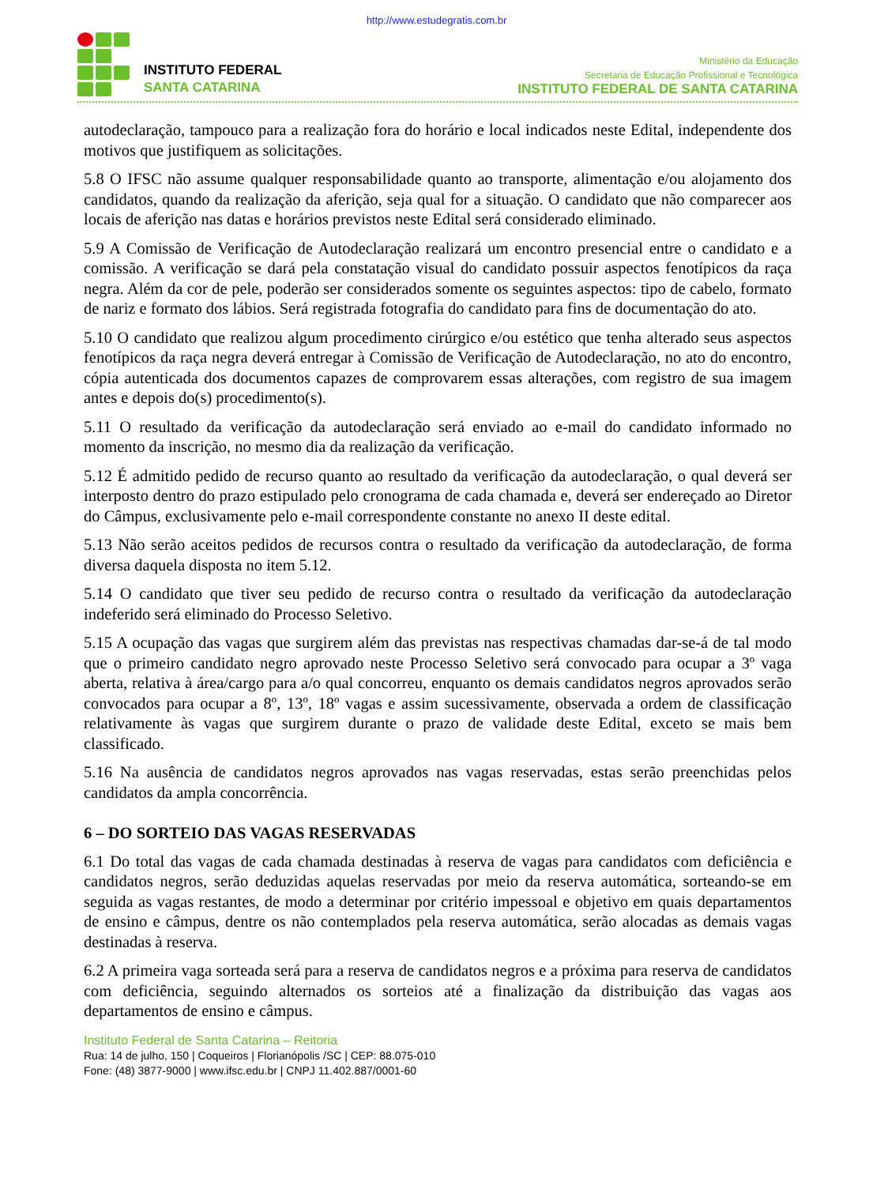http://www.estudegratis.com.br
INSTITUTO FEDERAL
SANTA CATARINA
Ministério da Educação
Secretaria de Educação Profissional e Tecnológica
INSTITUTO FEDERAL DE SANTA CATARINA
autodeclaração, tampouco para a realização fora do horário e local indicados neste Edital, independente dos motivos que justifiquem as solicitações.
5.8 O IFSC não assume qualquer responsabilidade quanto ao transporte, alimentação e/ou alojamento dos candidatos, quando da realização da aferição, seja qual for a situação. O candidato que não comparecer aos locais de aferição nas datas e horários previstos neste Edital será considerado eliminado.
5.9 A Comissão de Verificação de Autodeclaração realizará um encontro presencial entre o candidato e a comissão. A verificação se dará pela constatação visual do candidato possuir aspectos fenotípicos da raça negra. Além da cor de pele, poderão ser considerados somente os seguintes aspectos: tipo de cabelo, formato de nariz e formato dos lábios. Será registrada fotografia do candidato para fins de documentação do ato.
5.10 O candidato que realizou algum procedimento cirúrgico e/ou estético que tenha alterado seus aspectos fenotípicos da raça negra deverá entregar à Comissão de Verificação de Autodeclaração, no ato do encontro, cópia autenticada dos documentos capazes de comprovarem essas alterações, com registro de sua imagem antes e depois do(s) procedimento(s).
5.11 O resultado da verificação da autodeclaração será enviado ao e-mail do candidato informado no momento da inscrição, no mesmo dia da realização da verificação.
5.12 É admitido pedido de recurso quanto ao resultado da verificação da autodeclaração, o qual deverá ser interposto dentro do prazo estipulado pelo cronograma de cada chamada e, deverá ser endereçado ao Diretor do Câmpus, exclusivamente pelo e-mail correspondente constante no anexo II deste edital.
5.13 Não serão aceitos pedidos de recursos contra o resultado da verificação da autodeclaração, de forma diversa daquela disposta no item 5.12.
5.14 O candidato que tiver seu pedido de recurso contra o resultado da verificação da autodeclaração indeferido será eliminado do Processo Seletivo.
5.15 A ocupação das vagas que surgirem além das previstas nas respectivas chamadas dar-se-á de tal modo que o primeiro candidato negro aprovado neste Processo Seletivo será convocado para ocupar a 3º vaga aberta, relativa à área/cargo para a/o qual concorreu, enquanto os demais candidatos negros aprovados serão convocados para ocupar a 8º, 13º, 18º vagas e assim sucessivamente, observada a ordem de classificação relativamente às vagas que surgirem durante o prazo de validade deste Edital, exceto se mais bem classificado.
5.16 Na ausência de candidatos negros aprovados nas vagas reservadas, estas serão preenchidas pelos candidatos da ampla concorrência.
6 – DO SORTEIO DAS VAGAS RESERVADAS
6.1 Do total das vagas de cada chamada destinadas à reserva de vagas para candidatos com deficiência e candidatos negros, serão deduzidas aquelas reservadas por meio da reserva automática, sorteando-se em seguida as vagas restantes, de modo a determinar por critério impessoal e objetivo em quais departamentos de ensino e câmpus, dentre os não contemplados pela reserva automática, serão alocadas as demais vagas destinadas à reserva.
6.2 A primeira vaga sorteada será para a reserva de candidatos negros e a próxima para reserva de candidatos com deficiência, seguindo alternados os sorteios até a finalização da distribuição das vagas aos departamentos de ensino e câmpus.
Instituto Federal de Santa Catarina – Reitoria
Rua: 14 de julho, 150 | Coqueiros | Florianópolis /SC | CEP: 88.075-010
Fone: (48) 3877-9000 | www.ifsc.edu.br | CNPJ 11.402.887/0001-60